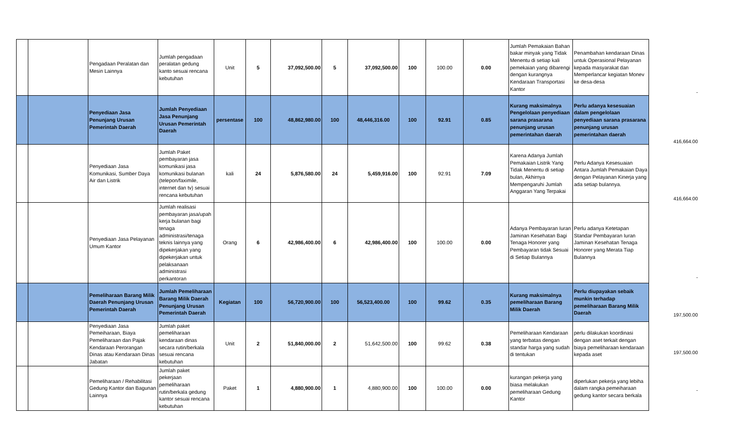| | | Pengadaan Peralatan dan Mesin Lainnya | Jumlah pengadaan peralatan gedung kanto sesuai rencana kebutuhan | Unit | 5 | 37,092,500.00 | 5 | 37,092,500.00 | 100 | 100.00 | 0.00 | Jumlah Pemakaian Bahan bakar minyak yang Tidak Menentu di setiap kali pemekaian yang dibarengi dengan kurangnya Kendaraan Transportasi Kantor | Penambahan kendaraan Dinas untuk Operasional Pelayanan kepada masyarakat dan Memperlancar kegiatan Monev ke desa-desa |
| | | Penyediaan Jasa Penunjang Urusan Pemerintah Daerah | Jumlah Penyediaan Jasa Penunjang Urusan Pemerintah Daerah | persentase | 100 | 48,862,980.00 | 100 | 48,446,316.00 | 100 | 92.91 | 0.85 | Kurang maksimalnya Pengelolaan penyediaan sarana prasarana penunjang urusan pemerintahan daerah | Perlu adanya kesesuaian dalam pengelolaan penyediaan sarana prasarana penunjang urusan pemerintahan daerah |
| | | Penyediaan Jasa Komunikasi, Sumber Daya Air dan Listrik | Jumlah Paket pembayaran jasa komunikasi jasa komunikasi bulanan (telepon/faximile, internet dan tv) sesuai rencana kebutuhan | kali | 24 | 5,876,580.00 | 24 | 5,459,916.00 | 100 | 92.91 | 7.09 | Karena Adanya Jumlah Pemakaian Listrik Yang Tidak Menentu di setiap bulan, Akhirnya Mempengaruhi Jumlah Anggaran Yang Terpakai | Perlu Adanya Kesesuaian Antara Jumlah Pemakaian Daya dengan Pelayanan Kinerja yang ada setiap bulannya. |
| | | Penyediaan Jasa Pelayanan Umum Kantor | Jumlah realisasi pembayaran jasa/upah kerja bulanan bagi tenaga administrasi/tenaga teknis lainnya yang dipekerjakan yang dipekerjakan untuk pelaksanaan administrasi perkantoran | Orang | 6 | 42,986,400.00 | 6 | 42,986,400.00 | 100 | 100.00 | 0.00 | Adanya Pembayaran Iuran Jaminan Kesehatan Bagi Tenaga Honorer yang Pembayaran tidak Sesuai di Setiap Bulannya | Perlu adanya Ketetapan Standar Pembayaran Iuran Jaminan Kesehatan Tenaga Honorer yang Merata Tiap Bulannya |
| | | Pemeliharaan Barang Milik Daerah Penunjang Urusan Pemerintah Daerah | Jumlah Pemeliharaan Barang Milik Daerah Penunjang Urusan Pemerintah Daerah | Kegiatan | 100 | 56,720,900.00 | 100 | 56,523,400.00 | 100 | 99.62 | 0.35 | Kurang maksimalnya pemeliharaan Barang Milik Daerah | Perlu diupayakan sebaik munkin terhadap pemeliharaan Barang Milik Daerah |
| | | Penyediaan Jasa Pemeiharaan, Biaya Pemeliharaan dan Pajak Kendaraan Perorangan Dinas atau Kendaraan Dinas Jabatan | Jumlah paket pemeliharaan kendaraan dinas secara rutin/berkala sesuai rencana kebutuhan | Unit | 2 | 51,840,000.00 | 2 | 51,642,500.00 | 100 | 99.62 | 0.38 | Pemeliharaan Kendaraan yang terbatas dengan standar harga yang sudah di tentukan | perlu dilakukan koordinasi dengan aset terkait dengan biaya pemeliharaan kendaraan kepada aset |
| | | Pemeliharaan / Rehabilitasi Gedung Kantor dan Bagunan Lainnya | Jumlah paket pekerjaan pemeliharaan rutin/berkala gedung kantor sesuai rencana kebutuhan | Paket | 1 | 4,880,900.00 | 1 | 4,880,900.00 | 100 | 100.00 | 0.00 | kurangan pekerja yang biasa melakukan pemeliharaan Gedung Kantor | diperlukan pekerja yang lebiha dalam rangka pemeiharaan gedung kantor secara berkala |
-
416,664.00
416,664.00
-
197,500.00
197,500.00
-